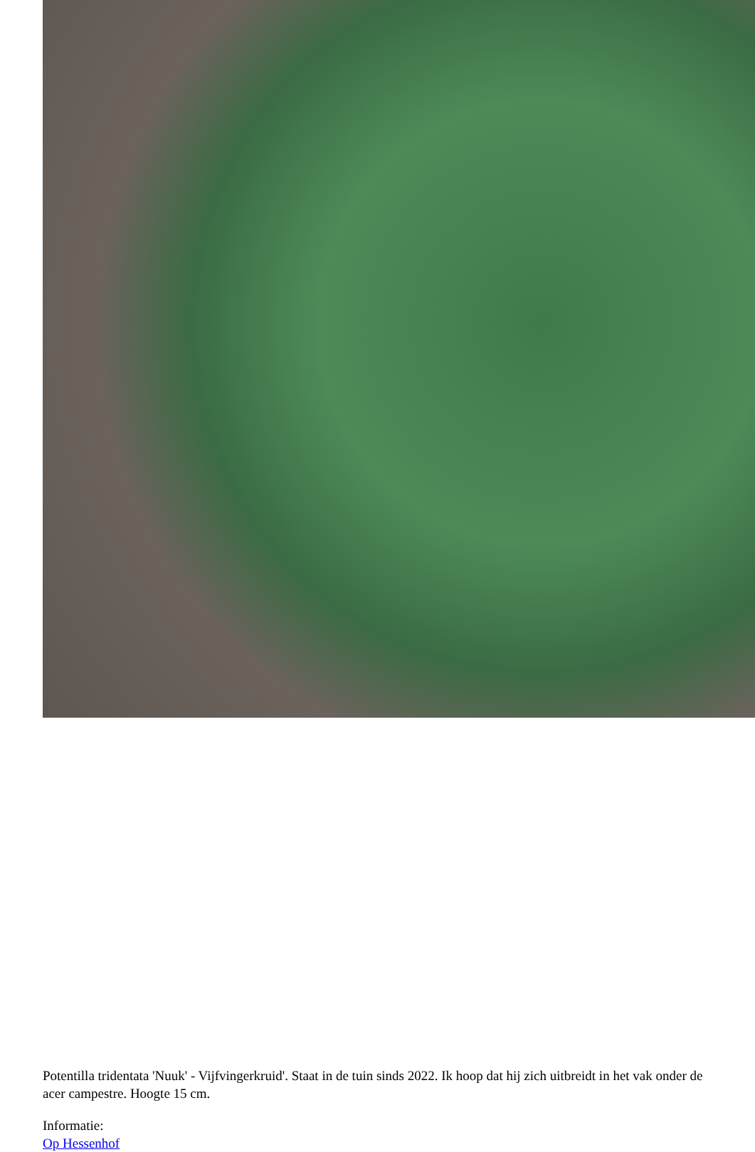Potentilla tridentata 'Nuuk' - Vijfvingerkruid'. Staat in de tuin sinds 2022. Ik hoop dat hij zich uitbreidt in het vak onder de acer campestre. Hoogte 15 cm.
Informatie:
Op Hessenhof